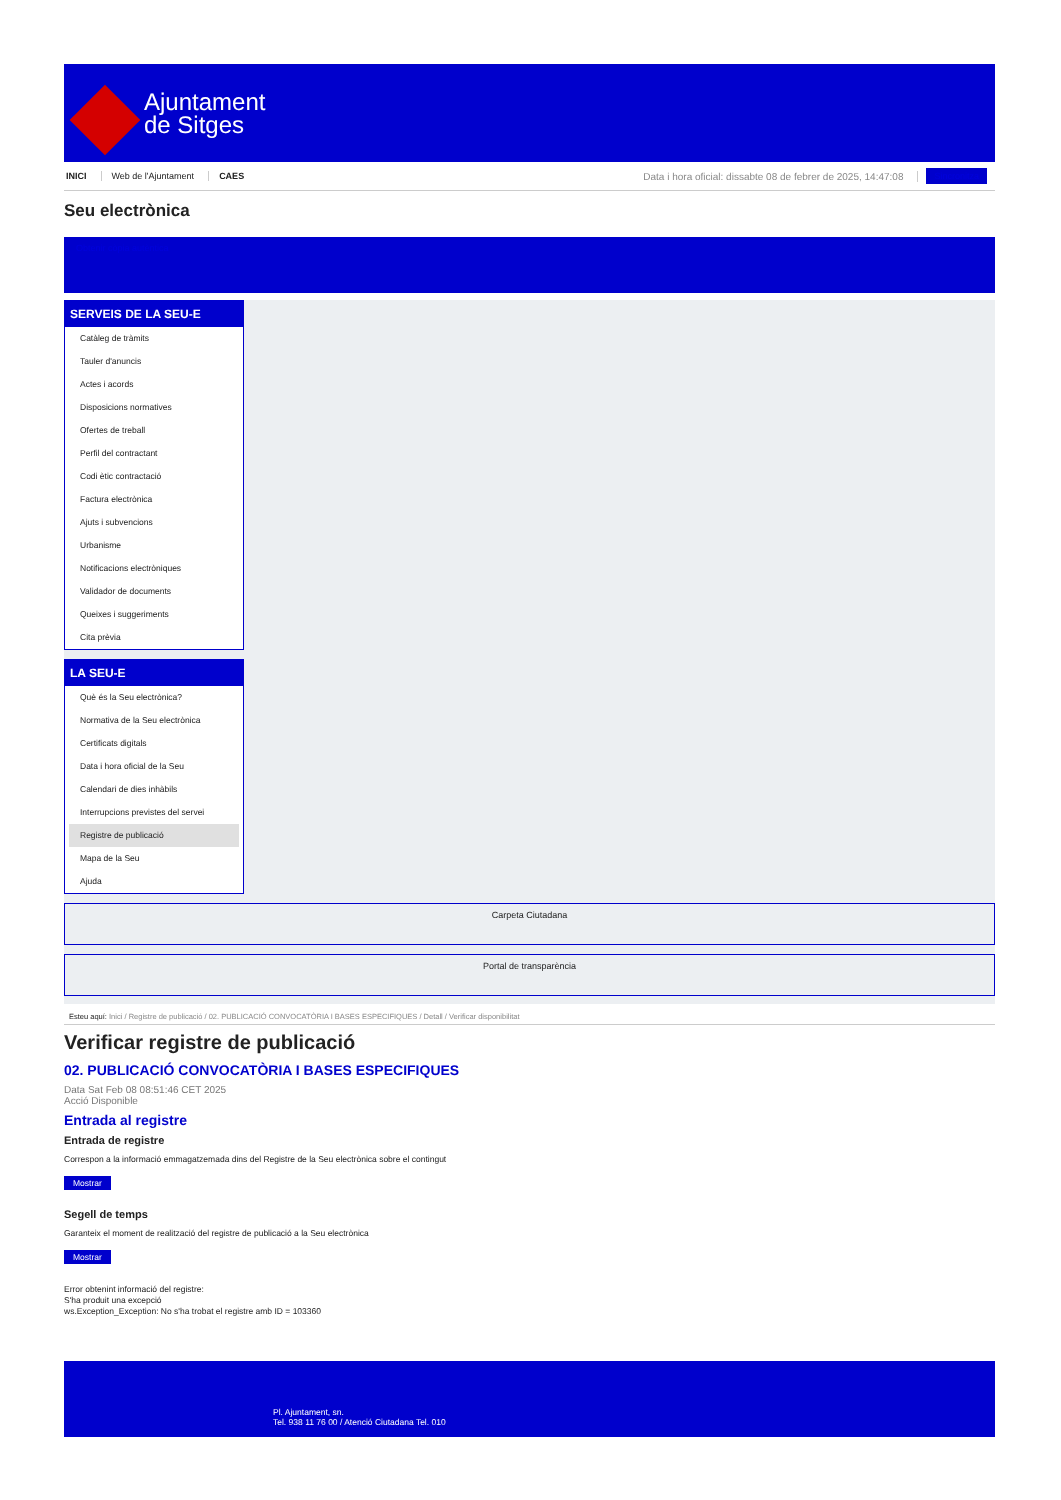Ajuntament
de Sitges
INICI Web de l'Ajuntament CAES Data i hora oficial: dissabte 08 de febrer de 2025, 14:47:08 Sincronitza
Seu electrònica
Obtenir còpia autèntica
SERVEIS DE LA SEU-E
Catàleg de tràmits
Tauler d'anuncis
Actes i acords
Disposicions normatives
Ofertes de treball
Perfil del contractant
Codi ètic contractació
Factura electrònica
Ajuts i subvencions
Urbanisme
Notificacions electròniques
Validador de documents
Queixes i suggeriments
Cita prèvia
LA SEU-E
Què és la Seu electrònica?
Normativa de la Seu electrònica
Certificats digitals
Data i hora oficial de la Seu
Calendari de dies inhàbils
Interrupcions previstes del servei
Registre de publicació
Mapa de la Seu
Ajuda
Carpeta Ciutadana
Portal de transparència
Esteu aquí: Inici / Registre de publicació / 02. PUBLICACIÓ CONVOCATÒRIA I BASES ESPECIFIQUES / Detall / Verificar disponibilitat
Verificar registre de publicació
02. PUBLICACIÓ CONVOCATÒRIA I BASES ESPECIFIQUES
Data Sat Feb 08 08:51:46 CET 2025
Acció Disponible
Entrada al registre
Entrada de registre
Correspon a la informació emmagatzemada dins del Registre de la Seu electrònica sobre el contingut
Mostrar
Segell de temps
Garanteix el moment de realització del registre de publicació a la Seu electrònica
Mostrar
Error obtenint informació del registre:
S'ha produit una excepció
ws.Exception_Exception: No s'ha trobat el registre amb ID = 103360
Pl. Ajuntament, sn.
Tel. 938 11 76 00 / Atenció Ciutadana Tel. 010